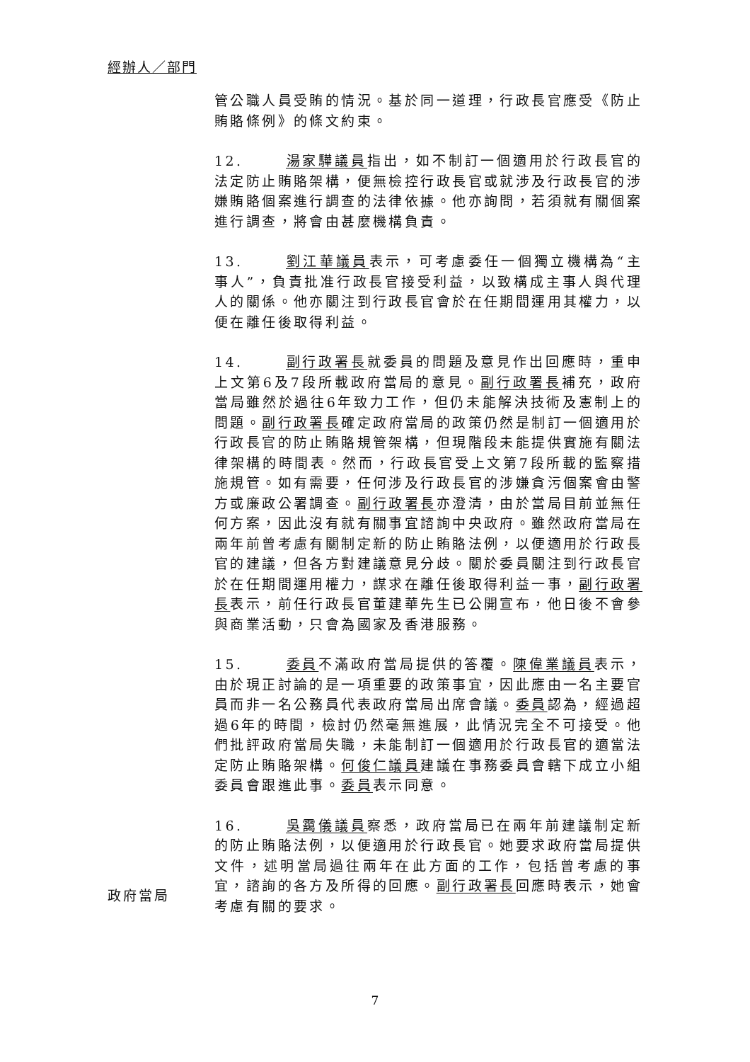經辦人／部門
管公職人員受賄的情況。基於同一道理，行政長官應受《防止賄賂條例》的條文約束。
12. 湯家驊議員指出，如不制訂一個適用於行政長官的法定防止賄賂架構，便無檢控行政長官或就涉及行政長官的涉嫌賄賂個案進行調查的法律依據。他亦詢問，若須就有關個案進行調查，將會由甚麼機構負責。
13. 劉江華議員表示，可考慮委任一個獨立機構為“主事人”，負責批准行政長官接受利益，以致構成主事人與代理人的關係。他亦關注到行政長官會於在任期間運用其權力，以便在離任後取得利益。
14. 副行政署長就委員的問題及意見作出回應時，重申上文第6及7段所載政府當局的意見。副行政署長補充，政府當局雖然於過往6年致力工作，但仍未能解決技術及憲制上的問題。副行政署長確定政府當局的政策仍然是制訂一個適用於行政長官的防止賄賂規管架構，但現階段未能提供實施有關法律架構的時間表。然而，行政長官受上文第7段所載的監察措施規管。如有需要，任何涉及行政長官的涉嫌貪污個案會由警方或廉政公署調查。副行政署長亦澄清，由於當局目前並無任何方案，因此沒有就有關事宜諮詢中央政府。雖然政府當局在兩年前曾考慮有關制定新的防止賄賂法例，以便適用於行政長官的建議，但各方對建議意見分歧。關於委員關注到行政長官於在任期間運用權力，謀求在離任後取得利益一事，副行政署長表示，前任行政長官董建華先生已公開宣布，他日後不會參與商業活動，只會為國家及香港服務。
15. 委員不滿政府當局提供的答覆。陳偉業議員表示，由於現正討論的是一項重要的政策事宜，因此應由一名主要官員而非一名公務員代表政府當局出席會議。委員認為，經過超過6年的時間，檢討仍然毫無進展，此情況完全不可接受。他們批評政府當局失職，未能制訂一個適用於行政長官的適當法定防止賄賂架構。何俊仁議員建議在事務委員會轄下成立小組委員會跟進此事。委員表示同意。
16. 吳靄儀議員察悉，政府當局已在兩年前建議制定新的防止賄賂法例，以便適用於行政長官。她要求政府當局提供文件，述明當局過往兩年在此方面的工作，包括曾考慮的事宜，諮詢的各方及所得的回應。副行政署長回應時表示，她會考慮有關的要求。
政府當局
7